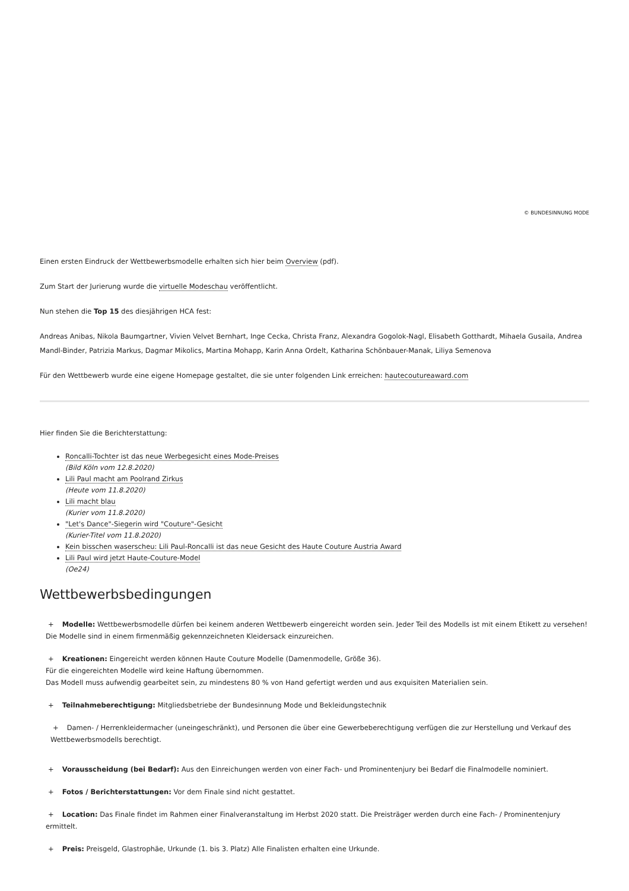© BUNDESINNUNG MODE
Einen ersten Eindruck der Wettbewerbsmodelle erhalten sich hier beim Overview (pdf).
Zum Start der Jurierung wurde die virtuelle Modeschau veröffentlicht.
Nun stehen die Top 15 des diesjährigen HCA fest:
Andreas Anibas, Nikola Baumgartner, Vivien Velvet Bernhart, Inge Cecka, Christa Franz, Alexandra Gogolok-Nagl, Elisabeth Gotthardt, Mihaela Gusaila, Andrea Mandl-Binder, Patrizia Markus, Dagmar Mikolics, Martina Mohapp, Karin Anna Ordelt, Katharina Schönbauer-Manak, Liliya Semenova
Für den Wettbewerb wurde eine eigene Homepage gestaltet, die sie unter folgenden Link erreichen: hautecoutureaward.com
Hier finden Sie die Berichterstattung:
Roncalli-Tochter ist das neue Werbegesicht eines Mode-Preises
(Bild Köln vom 12.8.2020)
Lili Paul macht am Poolrand Zirkus
(Heute vom 11.8.2020)
Lili macht blau
(Kurier vom 11.8.2020)
"Let's Dance"-Siegerin wird "Couture"-Gesicht
(Kurier-Titel vom 11.8.2020)
Kein bisschen waserscheu: Lili Paul-Roncalli ist das neue Gesicht des Haute Couture Austria Award
Lili Paul wird jetzt Haute-Couture-Model
(Oe24)
Wettbewerbsbedingungen
+ Modelle: Wettbewerbsmodelle dürfen bei keinem anderen Wettbewerb eingereicht worden sein. Jeder Teil des Modells ist mit einem Etikett zu versehen! Die Modelle sind in einem firmenmäßig gekennzeichneten Kleidersack einzureichen.
+ Kreationen: Eingereicht werden können Haute Couture Modelle (Damenmodelle, Größe 36).
Für die eingereichten Modelle wird keine Haftung übernommen.
Das Modell muss aufwendig gearbeitet sein, zu mindestens 80 % von Hand gefertigt werden und aus exquisiten Materialien sein.
+ Teilnahmeberechtigung: Mitgliedsbetriebe der Bundesinnung Mode und Bekleidungstechnik
+ Damen- / Herrenkleidermacher (uneingeschränkt), und Personen die über eine Gewerbeberechtigung verfügen die zur Herstellung und Verkauf des Wettbewerbsmodells berechtigt.
+ Vorausscheidung (bei Bedarf): Aus den Einreichungen werden von einer Fach- und Prominentenjury bei Bedarf die Finalmodelle nominiert.
+ Fotos / Berichterstattungen: Vor dem Finale sind nicht gestattet.
+ Location: Das Finale findet im Rahmen einer Finalveranstaltung im Herbst 2020 statt. Die Preisträger werden durch eine Fach- / Prominentenjury ermittelt.
+ Preis: Preisgeld, Glastrophäe, Urkunde (1. bis 3. Platz) Alle Finalisten erhalten eine Urkunde.